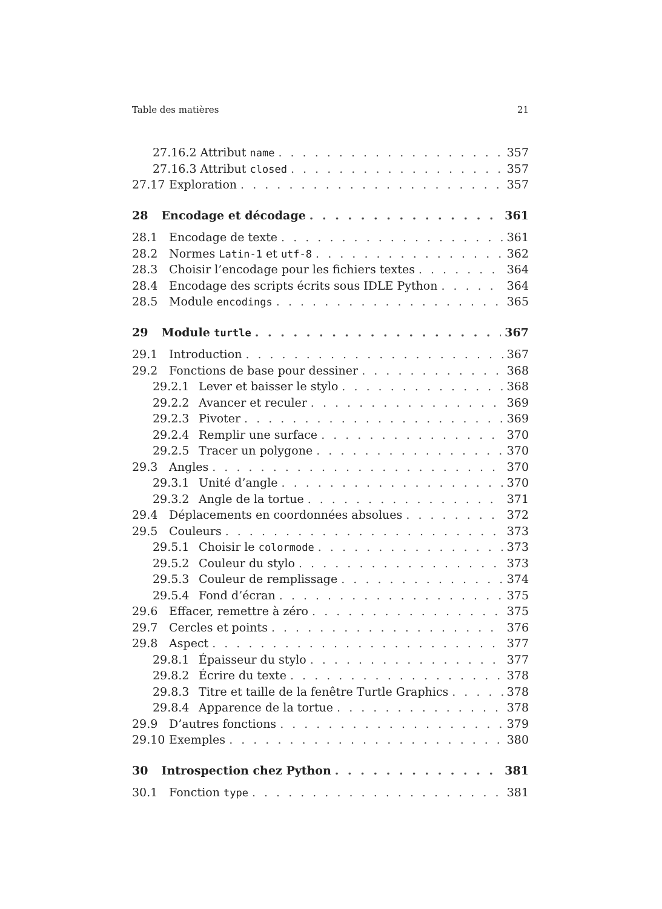Table des matières 21
27.16.2 Attribut name 357
27.16.3 Attribut closed 357
27.17 Exploration 357
28 Encodage et décodage 361
28.1 Encodage de texte 361
28.2 Normes Latin-1 et utf-8 362
28.3 Choisir l’encodage pour les fichiers textes 364
28.4 Encodage des scripts écrits sous IDLE Python 364
28.5 Module encodings 365
29 Module turtle 367
29.1 Introduction 367
29.2 Fonctions de base pour dessiner 368
29.2.1 Lever et baisser le stylo 368
29.2.2 Avancer et reculer 369
29.2.3 Pivoter 369
29.2.4 Remplir une surface 370
29.2.5 Tracer un polygone 370
29.3 Angles 370
29.3.1 Unité d’angle 370
29.3.2 Angle de la tortue 371
29.4 Déplacements en coordonnées absolues 372
29.5 Couleurs 373
29.5.1 Choisir le colormode 373
29.5.2 Couleur du stylo 373
29.5.3 Couleur de remplissage 374
29.5.4 Fond d’écran 375
29.6 Effacer, remettre à zéro 375
29.7 Cercles et points 376
29.8 Aspect 377
29.8.1 Épaisseur du stylo 377
29.8.2 Écrire du texte 378
29.8.3 Titre et taille de la fenêtre Turtle Graphics 378
29.8.4 Apparence de la tortue 378
29.9 D’autres fonctions 379
29.10 Exemples 380
30 Introspection chez Python 381
30.1 Fonction type 381